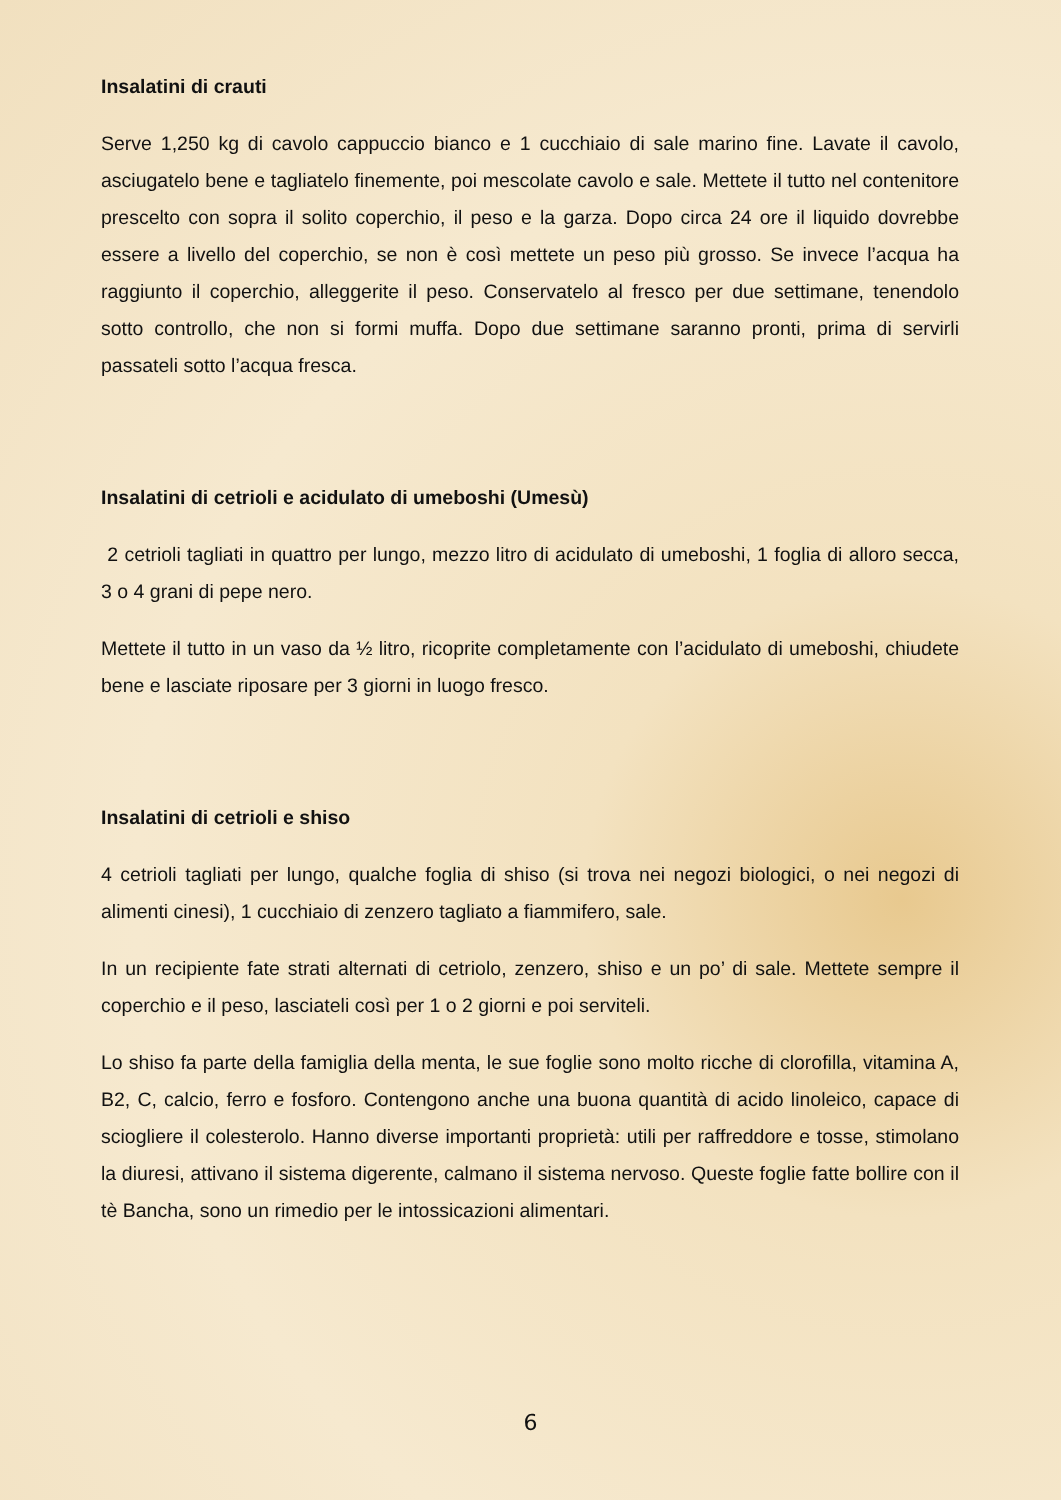Insalatini di crauti
Serve 1,250 kg di cavolo cappuccio bianco e 1 cucchiaio di sale marino fine. Lavate il cavolo, asciugatelo bene e tagliatelo finemente, poi mescolate cavolo e sale. Mettete il tutto nel contenitore prescelto con sopra il solito coperchio, il peso e la garza. Dopo circa 24 ore il liquido dovrebbe essere a livello del coperchio, se non è così mettete un peso più grosso. Se invece l’acqua ha raggiunto il coperchio, alleggerite il peso. Conservatelo al fresco per due settimane, tenendolo sotto controllo, che non si formi muffa. Dopo due settimane saranno pronti, prima di servirli passateli sotto l’acqua fresca.
Insalatini di cetrioli e acidulato di umeboshi (Umesù)
2 cetrioli tagliati in quattro per lungo, mezzo litro di acidulato di umeboshi, 1 foglia di alloro secca, 3 o 4 grani di pepe nero.
Mettete il tutto in un vaso da ½ litro, ricoprite completamente con l’acidulato di umeboshi, chiudete bene e lasciate riposare per 3 giorni in luogo fresco.
Insalatini di cetrioli e shiso
4 cetrioli tagliati per lungo, qualche foglia di shiso (si trova nei negozi biologici, o nei negozi di alimenti cinesi), 1 cucchiaio di zenzero tagliato a fiammifero, sale.
In un recipiente fate strati alternati di cetriolo, zenzero, shiso e un po’ di sale. Mettete sempre il coperchio e il peso, lasciateli così per 1 o 2 giorni e poi serviteli.
Lo shiso fa parte della famiglia della menta, le sue foglie sono molto ricche di clorofilla, vitamina A, B2, C, calcio, ferro e fosforo. Contengono anche una buona quantità di acido linoleico, capace di sciogliere il colesterolo. Hanno diverse importanti proprietà: utili per raffreddore e tosse, stimolano la diuresi, attivano il sistema digerente, calmano il sistema nervoso. Queste foglie fatte bollire con il tè Bancha, sono un rimedio per le intossicazioni alimentari.
6